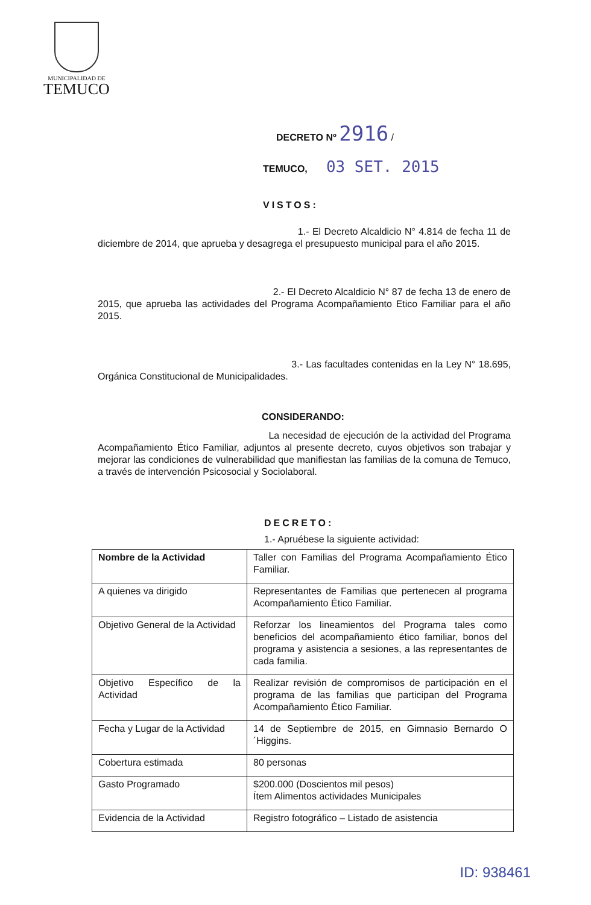MUNICIPALIDAD DE
TEMUCO
DECRETO Nº 2916 /
TEMUCO, 03 SET. 2015
VISTOS:
1.- El Decreto Alcaldicio N° 4.814 de fecha 11 de diciembre de 2014, que aprueba y desagrega el presupuesto municipal para el año 2015.
2.- El Decreto Alcaldicio N° 87 de fecha 13 de enero de 2015, que aprueba las actividades del Programa Acompañamiento Etico Familiar para el año 2015.
3.- Las facultades contenidas en la Ley N° 18.695, Orgánica Constitucional de Municipalidades.
CONSIDERANDO:
La necesidad de ejecución de la actividad del Programa Acompañamiento Ético Familiar, adjuntos al presente decreto, cuyos objetivos son trabajar y mejorar las condiciones de vulnerabilidad que manifiestan las familias de la comuna de Temuco, a través de intervención Psicosocial y Sociolaboral.
DECRETO:
1.- Apruébese la siguiente actividad:
| Nombre de la Actividad | Taller con Familias del Programa Acompañamiento Ético Familiar. |
| A quienes va dirigido | Representantes de Familias que pertenecen al programa Acompañamiento Ético Familiar. |
| Objetivo General de la Actividad | Reforzar los lineamientos del Programa tales como beneficios del acompañamiento ético familiar, bonos del programa y asistencia a sesiones, a las representantes de cada familia. |
| Objetivo Específico de la Actividad | Realizar revisión de compromisos de participación en el programa de las familias que participan del Programa Acompañamiento Ético Familiar. |
| Fecha y Lugar de la Actividad | 14 de Septiembre de 2015, en Gimnasio Bernardo O´Higgins. |
| Cobertura estimada | 80 personas |
| Gasto Programado | $200.000 (Doscientos mil pesos) Ítem Alimentos actividades Municipales |
| Evidencia de la Actividad | Registro fotográfico – Listado de asistencia |
ID: 938461